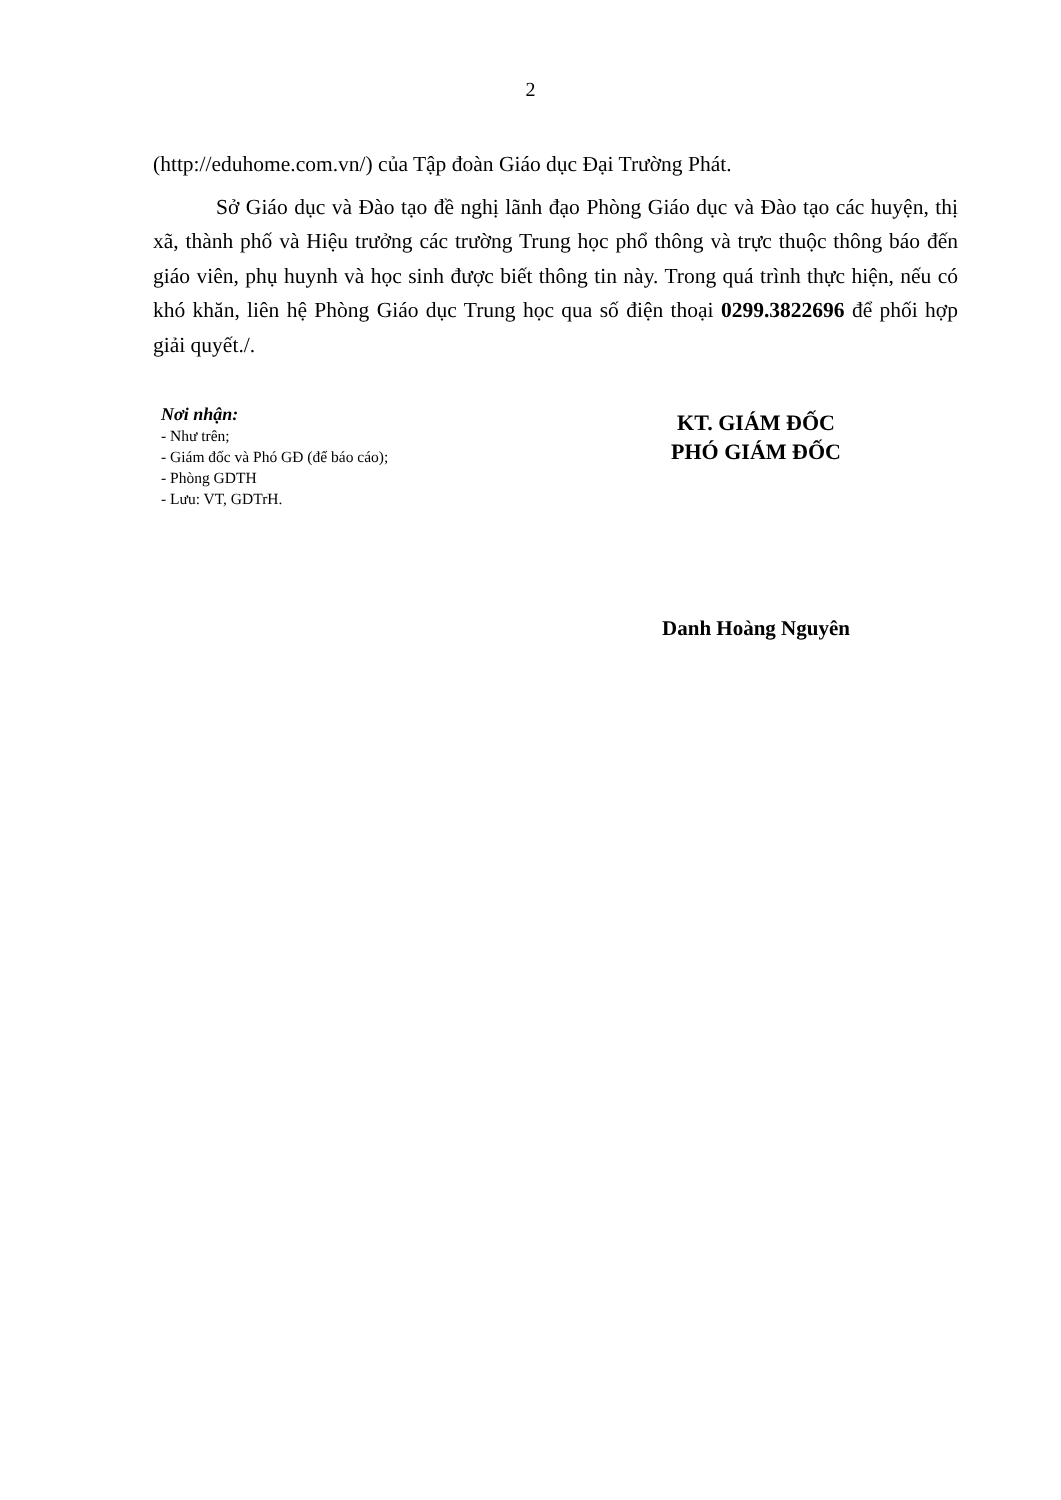2
(http://eduhome.com.vn/) của Tập đoàn Giáo dục Đại Trường Phát.
Sở Giáo dục và Đào tạo đề nghị lãnh đạo Phòng Giáo dục và Đào tạo các huyện, thị xã, thành phố và Hiệu trưởng các trường Trung học phổ thông và trực thuộc thông báo đến giáo viên, phụ huynh và học sinh được biết thông tin này. Trong quá trình thực hiện, nếu có khó khăn, liên hệ Phòng Giáo dục Trung học qua số điện thoại 0299.3822696 để phối hợp giải quyết./.
Nơi nhận:
- Như trên;
- Giám đốc và Phó GĐ (để báo cáo);
- Phòng GDTH
- Lưu: VT, GDTrH.
KT. GIÁM ĐỐC
PHÓ GIÁM ĐỐC
Danh Hoàng Nguyên